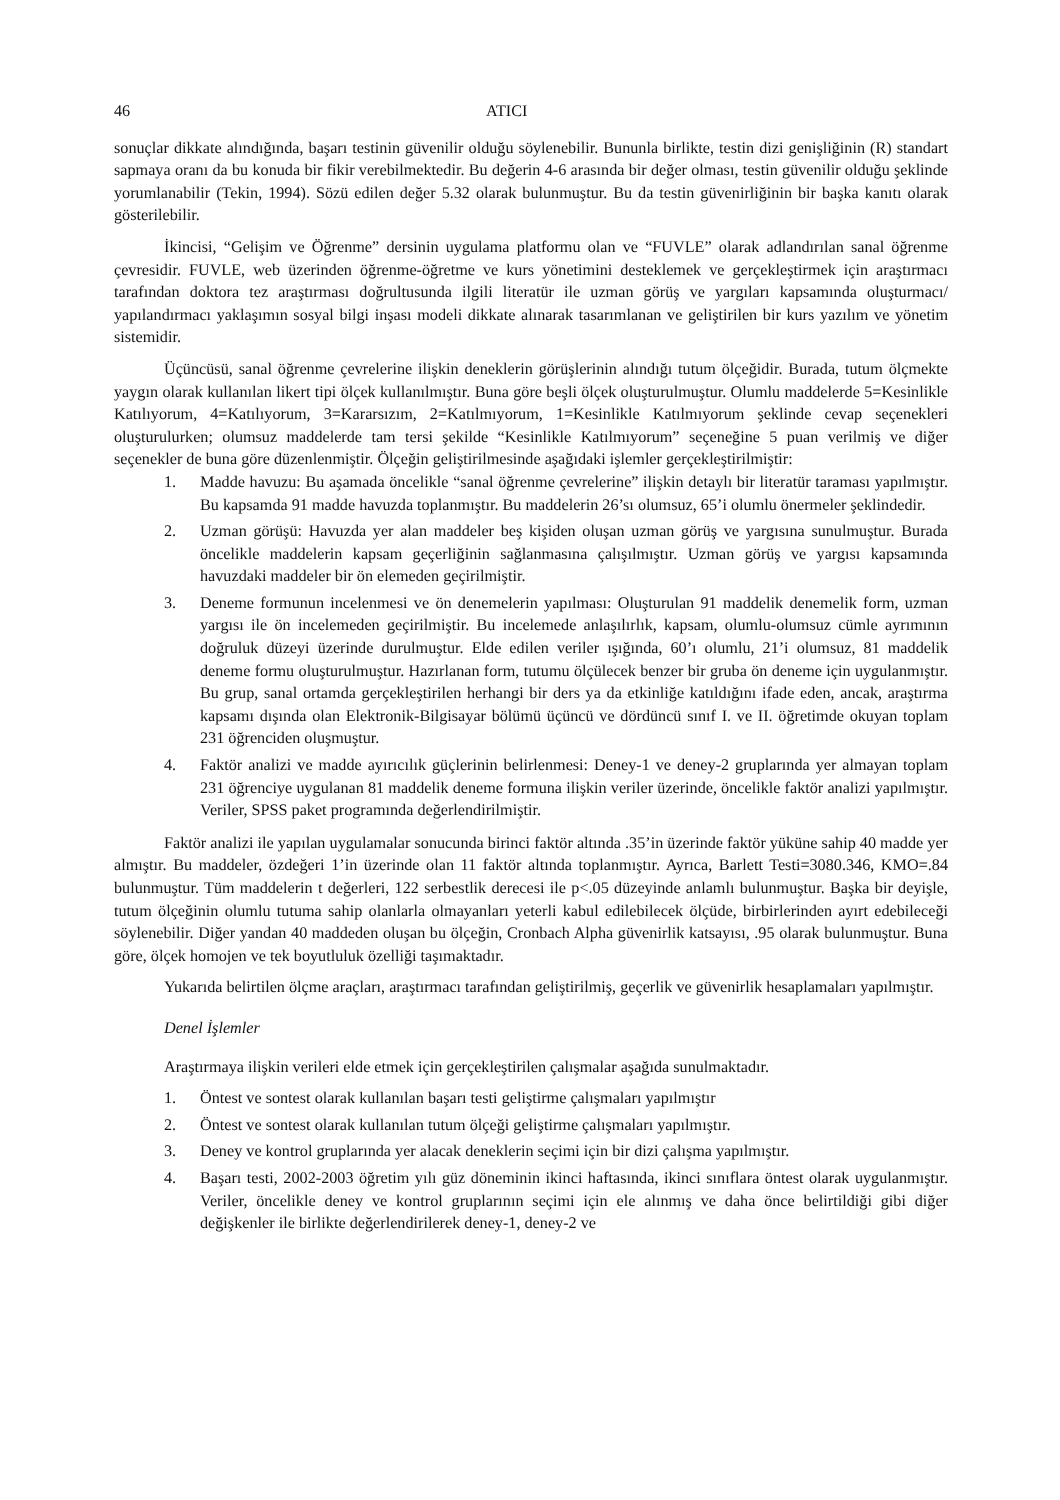46 ATICI
sonuçlar dikkate alındığında, başarı testinin güvenilir olduğu söylenebilir. Bununla birlikte, testin dizi genişliğinin (R) standart sapmaya oranı da bu konuda bir fikir verebilmektedir. Bu değerin 4-6 arasında bir değer olması, testin güvenilir olduğu şeklinde yorumlanabilir (Tekin, 1994). Sözü edilen değer 5.32 olarak bulunmuştur. Bu da testin güvenirliğinin bir başka kanıtı olarak gösterilebilir.
İkincisi, “Gelişim ve Öğrenme” dersinin uygulama platformu olan ve “FUVLE” olarak adlandırılan sanal öğrenme çevresidir. FUVLE, web üzerinden öğrenme-öğretme ve kurs yönetimini desteklemek ve gerçekleştirmek için araştırmacı tarafından doktora tez araştırması doğrultusunda ilgili literatür ile uzman görüş ve yargıları kapsamında oluşturmacı/ yapılandırmacı yaklaşımın sosyal bilgi inşası modeli dikkate alınarak tasarımlanan ve geliştirilen bir kurs yazılım ve yönetim sistemidir.
Üçüncüsü, sanal öğrenme çevrelerine ilişkin deneklerin görüşlerinin alındığı tutum ölçeğidir. Burada, tutum ölçmekte yaygın olarak kullanılan likert tipi ölçek kullanılmıştır. Buna göre beşli ölçek oluşturulmuştur. Olumlu maddelerde 5=Kesinlikle Katılıyorum, 4=Katılıyorum, 3=Kararsızım, 2=Katılmıyorum, 1=Kesinlikle Katılmıyorum şeklinde cevap seçenekleri oluşturulurken; olumsuz maddelerde tam tersi şekilde “Kesinlikle Katılmıyorum” seçeneğine 5 puan verilmiş ve diğer seçenekler de buna göre düzenlenmiştir. Ölçeğin geliştirilmesinde aşağıdaki işlemler gerçekleştirilmiştir:
1. Madde havuzu: Bu aşamada öncelikle “sanal öğrenme çevrelerine” ilişkin detaylı bir literatür taraması yapılmıştır. Bu kapsamda 91 madde havuzda toplanmıştır. Bu maddelerin 26’sı olumsuz, 65’i olumlu önermeler şeklindedir.
2. Uzman görüşü: Havuzda yer alan maddeler beş kişiden oluşan uzman görüş ve yargısına sunulmuştur. Burada öncelikle maddelerin kapsam geçerliğinin sağlanmasına çalışılmıştır. Uzman görüş ve yargısı kapsamında havuzdaki maddeler bir ön elemeden geçirilmiştir.
3. Deneme formunun incelenmesi ve ön denemelerin yapılması: Oluşturulan 91 maddelik denemelik form, uzman yargısı ile ön incelemeden geçirilmiştir. Bu incelemede anlaşılırlık, kapsam, olumlu-olumsuz cümle ayrımının doğruluk düzeyi üzerinde durulmuştur. Elde edilen veriler ışığında, 60’ı olumlu, 21’i olumsuz, 81 maddelik deneme formu oluşturulmuştur. Hazırlanan form, tutumu ölçülecek benzer bir gruba ön deneme için uygulanmıştır. Bu grup, sanal ortamda gerçekleştirilen herhangi bir ders ya da etkinliğe katıldığını ifade eden, ancak, araştırma kapsamı dışında olan Elektronik-Bilgisayar bölümü üçüncü ve dördüncü sınıf I. ve II. öğretimde okuyan toplam 231 öğrenciden oluşmuştur.
4. Faktör analizi ve madde ayırıcılık güçlerinin belirlenmesi: Deney-1 ve deney-2 gruplarında yer almayan toplam 231 öğrenciye uygulanan 81 maddelik deneme formuna ilişkin veriler üzerinde, öncelikle faktör analizi yapılmıştır. Veriler, SPSS paket programında değerlendirilmiştir.
Faktör analizi ile yapılan uygulamalar sonucunda birinci faktör altında .35’in üzerinde faktör yüküne sahip 40 madde yer almıştır. Bu maddeler, özdeğeri 1’in üzerinde olan 11 faktör altında toplanmıştır. Ayrıca, Barlett Testi=3080.346, KMO=.84 bulunmuştur. Tüm maddelerin t değerleri, 122 serbestlik derecesi ile p<.05 düzeyinde anlamlı bulunmuştur. Başka bir deyişle, tutum ölçeğinin olumlu tutuma sahip olanlarla olmayanları yeterli kabul edilebilecek ölçüde, birbirlerinden ayırt edebileceği söylenebilir. Diğer yandan 40 maddeden oluşan bu ölçeğin, Cronbach Alpha güvenirlik katsayısı, .95 olarak bulunmuştur. Buna göre, ölçek homojen ve tek boyutluluk özelliği taşımaktadır.
Yukarıda belirtilen ölçme araçları, araştırmacı tarafından geliştirilmiş, geçerlik ve güvenirlik hesaplamaları yapılmıştır.
Denel İşlemler
Araştırmaya ilişkin verileri elde etmek için gerçekleştirilen çalışmalar aşağıda sunulmaktadır.
1. Öntest ve sontest olarak kullanılan başarı testi geliştirme çalışmaları yapılmıştır
2. Öntest ve sontest olarak kullanılan tutum ölçeği geliştirme çalışmaları yapılmıştır.
3. Deney ve kontrol gruplarında yer alacak deneklerin seçimi için bir dizi çalışma yapılmıştır.
4. Başarı testi, 2002-2003 öğretim yılı güz döneminin ikinci haftasında, ikinci sınıflara öntest olarak uygulanmıştır. Veriler, öncelikle deney ve kontrol gruplarının seçimi için ele alınmış ve daha önce belirtildiği gibi diğer değişkenler ile birlikte değerlendirilerek deney-1, deney-2 ve